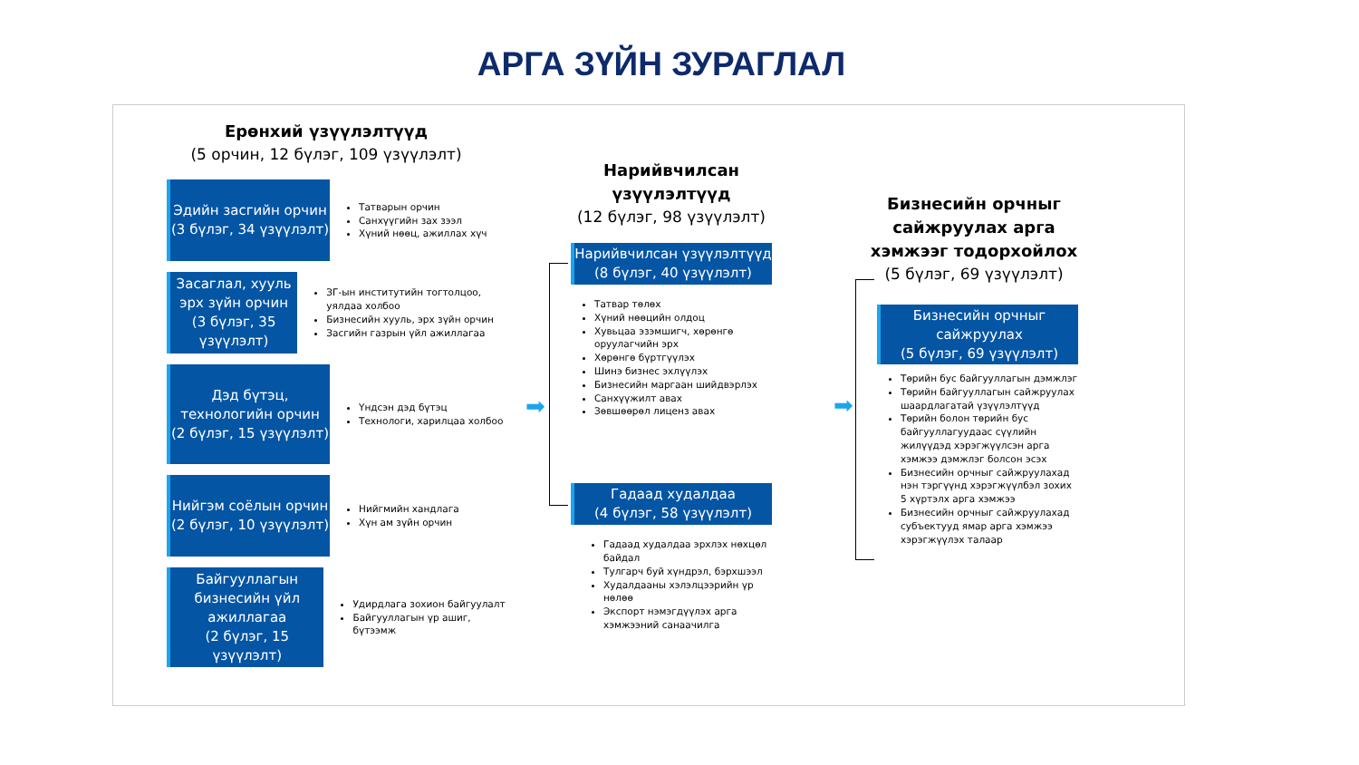АРГА ЗҮЙН ЗУРАГЛАЛ
Ерөнхий үзүүлэлтүүд
(5 орчин, 12 бүлэг, 109 үзүүлэлт)
Эдийн засгийн орчин
(3 бүлэг, 34 үзүүлэлт)
Татварын орчин
Санхүүгийн зах зээл
Хүний нөөц, ажиллах хүч
Засаглал, хууль эрх зүйн орчин
(3 бүлэг, 35 үзүүлэлт)
ЗГ-ын институтийн тогтолцоо, уялдаа холбоо
Бизнесийн хууль, эрх зүйн орчин
Засгийн газрын үйл ажиллагаа
Дэд бүтэц, технологийн орчин
(2 бүлэг, 15 үзүүлэлт)
Үндсэн дэд бүтэц
Технологи, харилцаа холбоо
Нийгэм соёлын орчин
(2 бүлэг, 10 үзүүлэлт)
Нийгмийн хандлага
Хүн ам зүйн орчин
Байгууллагын бизнесийн үйл ажиллагаа
(2 бүлэг, 15 үзүүлэлт)
Удирдлага зохион байгуулалт
Байгууллагын үр ашиг, бүтээмж
➡
Нарийвчилсан үзүүлэлтүүд
(12 бүлэг, 98 үзүүлэлт)
Нарийвчилсан үзүүлэлтүүд
(8 бүлэг, 40 үзүүлэлт)
Татвар төлөх
Хүний нөөцийн олдоц
Хувьцаа эзэмшигч, хөрөнгө оруулагчийн эрх
Хөрөнгө бүртгүүлэх
Шинэ бизнес эхлүүлэх
Бизнесийн маргаан шийдвэрлэх
Санхүүжилт авах
Зөвшөөрөл лиценз авах
Гадаад худалдаа
(4 бүлэг, 58 үзүүлэлт)
Гадаад худалдаа эрхлэх нөхцөл байдал
Тулгарч буй хүндрэл, бэрхшээл
Худалдааны хэлэлцээрийн үр нөлөө
Экспорт нэмэгдүүлэх арга хэмжээний санаачилга
➡
Бизнесийн орчныг сайжруулах арга хэмжээг тодорхойлох
(5 бүлэг, 69 үзүүлэлт)
Бизнесийн орчныг сайжруулах
(5 бүлэг, 69 үзүүлэлт)
Төрийн бус байгууллагын дэмжлэг
Төрийн байгууллагын сайжруулах шаардлагатай үзүүлэлтүүд
Төрийн болон төрийн бус байгууллагуудаас сүүлийн жилүүдэд хэрэгжүүлсэн арга хэмжээ дэмжлэг болсон эсэх
Бизнесийн орчныг сайжруулахад нэн тэргүүнд хэрэгжүүлбэл зохих 5 хүртэлх арга хэмжээ
Бизнесийн орчныг сайжруулахад субъектууд ямар арга хэмжээ хэрэгжүүлэх талаар